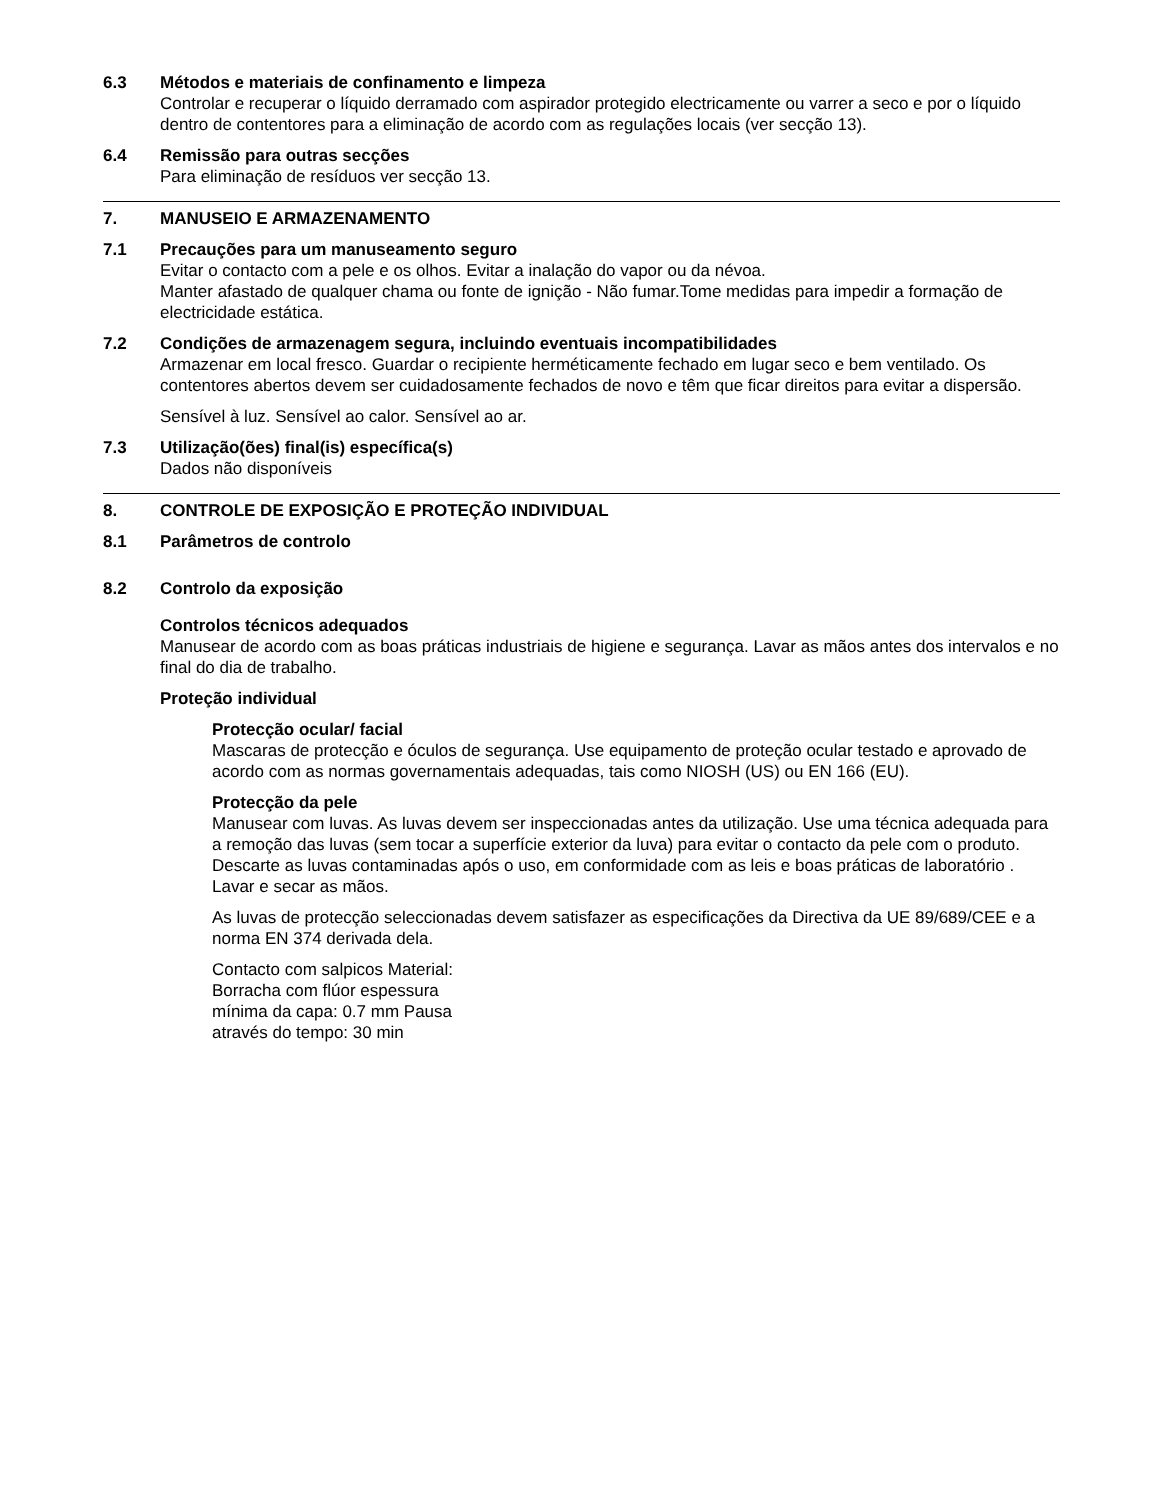6.3 Métodos e materiais de confinamento e limpeza
Controlar e recuperar o líquido derramado com aspirador protegido electricamente ou varrer a seco e por o líquido dentro de contentores para a eliminação de acordo com as regulações locais (ver secção 13).
6.4 Remissão para outras secções
Para eliminação de resíduos ver secção 13.
7. MANUSEIO E ARMAZENAMENTO
7.1 Precauções para um manuseamento seguro
Evitar o contacto com a pele e os olhos. Evitar a inalação do vapor ou da névoa.
Manter afastado de qualquer chama ou fonte de ignição - Não fumar.Tome medidas para impedir a formação de electricidade estática.
7.2 Condições de armazenagem segura, incluindo eventuais incompatibilidades
Armazenar em local fresco. Guardar o recipiente herméticamente fechado em lugar seco e bem ventilado. Os contentores abertos devem ser cuidadosamente fechados de novo e têm que ficar direitos para evitar a dispersão.
Sensível à luz. Sensível ao calor. Sensível ao ar.
7.3 Utilização(ões) final(is) específica(s)
Dados não disponíveis
8. CONTROLE DE EXPOSIÇÃO E PROTEÇÃO INDIVIDUAL
8.1 Parâmetros de controlo
8.2 Controlo da exposição
Controlos técnicos adequados
Manusear de acordo com as boas práticas industriais de higiene e segurança. Lavar as mãos antes dos intervalos e no final do dia de trabalho.
Proteção individual
Protecção ocular/ facial
Mascaras de protecção e óculos de segurança. Use equipamento de proteção ocular testado e aprovado de acordo com as normas governamentais adequadas, tais como NIOSH (US) ou EN 166 (EU).
Protecção da pele
Manusear com luvas. As luvas devem ser inspeccionadas antes da utilização. Use uma técnica adequada para a remoção das luvas (sem tocar a superfície exterior da luva) para evitar o contacto da pele com o produto. Descarte as luvas contaminadas após o uso, em conformidade com as leis e boas práticas de laboratório . Lavar e secar as mãos.
As luvas de protecção seleccionadas devem satisfazer as especificações da Directiva da UE 89/689/CEE e a norma EN 374 derivada dela.
Contacto com salpicos Material:
Borracha com flúor espessura
mínima da capa: 0.7 mm Pausa
através do tempo: 30 min